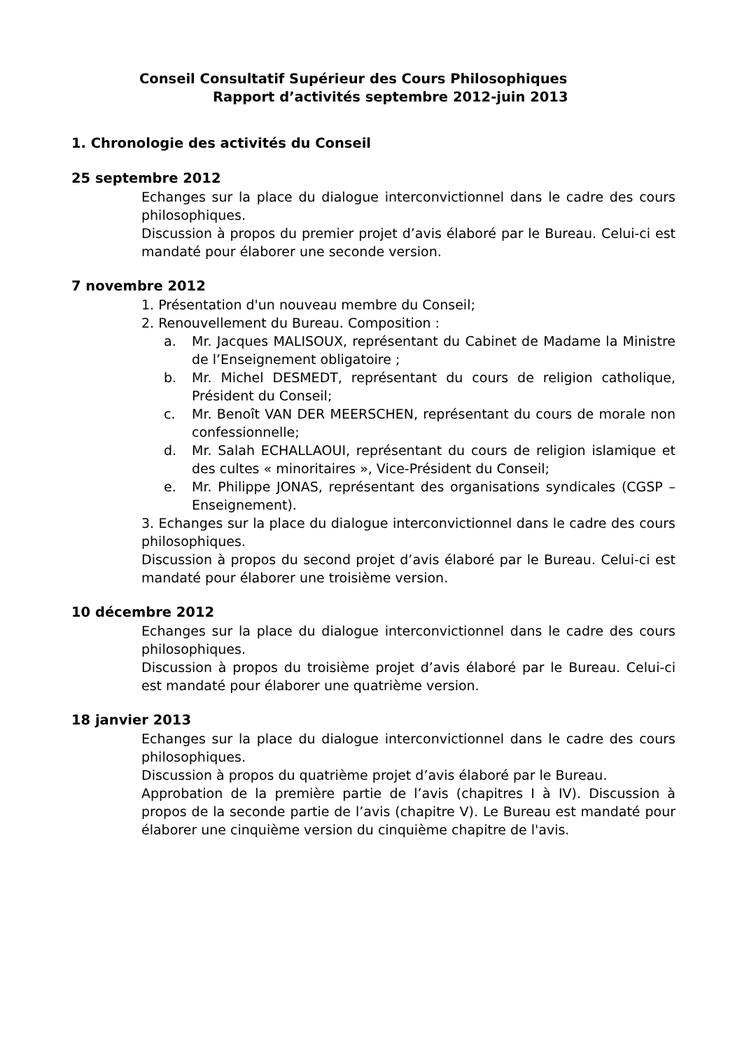Conseil Consultatif Supérieur des Cours Philosophiques
Rapport d’activités septembre 2012-juin 2013
1. Chronologie des activités du Conseil
25 septembre 2012
Echanges sur la place du dialogue interconvictionnel dans le cadre des cours philosophiques.
Discussion à propos du premier projet d’avis élaboré par le Bureau. Celui-ci est mandaté pour élaborer une seconde version.
7 novembre 2012
1. Présentation d'un nouveau membre du Conseil;
2. Renouvellement du Bureau. Composition :
a. Mr. Jacques MALISOUX, représentant du Cabinet de Madame la Ministre de l’Enseignement obligatoire ;
b. Mr. Michel DESMEDT, représentant du cours de religion catholique, Président du Conseil;
c. Mr. Benoît VAN DER MEERSCHEN, représentant du cours de morale non confessionnelle;
d. Mr. Salah ECHALLAOUI, représentant du cours de religion islamique et des cultes « minoritaires », Vice-Président du Conseil;
e. Mr. Philippe JONAS, représentant des organisations syndicales (CGSP – Enseignement).
3. Echanges sur la place du dialogue interconvictionnel dans le cadre des cours philosophiques.
Discussion à propos du second projet d’avis élaboré par le Bureau. Celui-ci est mandaté pour élaborer une troisième version.
10 décembre 2012
Echanges sur la place du dialogue interconvictionnel dans le cadre des cours philosophiques.
Discussion à propos du troisième projet d’avis élaboré par le Bureau. Celui-ci est mandaté pour élaborer une quatrième version.
18 janvier 2013
Echanges sur la place du dialogue interconvictionnel dans le cadre des cours philosophiques.
Discussion à propos du quatrième projet d’avis élaboré par le Bureau.
Approbation de la première partie de l’avis (chapitres I à IV). Discussion à propos de la seconde partie de l’avis (chapitre V). Le Bureau est mandaté pour élaborer une cinquième version du cinquième chapitre de l'avis.